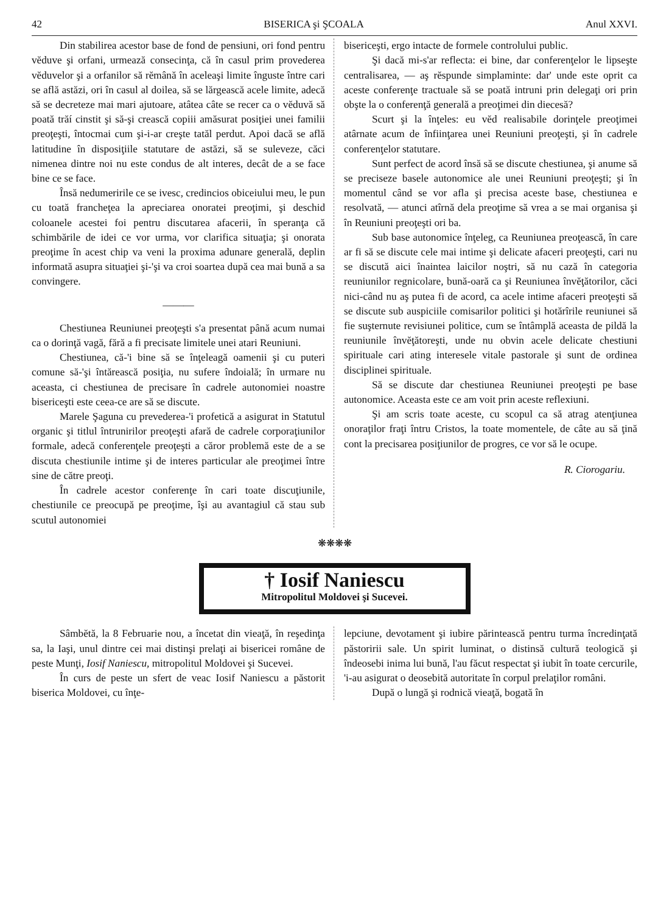42 BISERICA şi ŞCOALA Anul XXVI.
Din stabilirea acestor base de fond de pensiuni, ori fond pentru vĕduve şi orfani, urmează consecinţa, că în casul prim provederea vĕduvelor şi a orfanilor să rĕmână în aceleaşi limite înguste între cari se află astăzi, ori în casul al doilea, să se lărgească acele limite, adecă să se decreteze mai mari ajutoare, atâtea câte se recer ca o vĕduvă să poată trăí cinstit şi să-şi crească copiii amăsurat posiţiei unei familii preoţeşti, întocmai cum şi-i-ar creşte tatăl perdut. Apoi dacă se află latitudine în disposiţiile statutare de astăzi, să se suleveze, căci nimenea dintre noi nu este condus de alt interes, decât de a se face bine ce se face.
Însă nedumeririle ce se ivesc, credincios obiceiului meu, le pun cu toată francheţea la apreciarea onoratei preoţimi, şi deschid coloanele acestei foi pentru discutarea afacerii, în speranţa că schimbările de idei ce vor urma, vor clarifica situaţia; şi onorata preoţime în acest chip va veni la proxima adunare generală, deplin informată asupra situaţiei şi-'şi va croi soartea după cea mai bună a sa convingere.
———
Chestiunea Reuniunei preoţeşti s'a presentat până acum numai ca o dorinţă vagă, fără a fi precisate limitele unei atari Reuniuni.
Chestiunea, că-'i bine să se înţeleagă oamenii şi cu puteri comune să-'şi întărească posiţia, nu sufere îndoială; în urmare nu aceasta, ci chestiunea de precisare în cadrele autonomiei noastre bisericeşti este ceea-ce are să se discute.
Marele Şaguna cu prevederea-'i profetică a asigurat in Statutul organic şi titlul întrunirilor preoţeşti afară de cadrele corporaţiunilor formale, adecă conferenţele preoţeşti a căror problemă este de a se discuta chestiunile intime şi de interes particular ale preoţimei între sine de către preoţi.
În cadrele acestor conferenţe în cari toate discuţiunile, chestiunile ce preocupă pe preoţime, îşi au avantagiul că stau sub scutul autonomiei
bisericeşti, ergo intacte de formele controlului public.
Şi dacă mi-s'ar reflecta: ei bine, dar conferenţelor le lipseşte centralisarea, — aş rĕspunde simplaminte: dar' unde este oprit ca aceste conferenţe tractuale să se poată intruni prin delegaţi ori prin obşte la o conferenţă generală a preoţimei din diecesă?
Scurt şi la înţeles: eu vĕd realisabile dorinţele preoţimei atârnate acum de înfiinţarea unei Reuniuni preoţeşti, şi în cadrele conferenţelor statutare.
Sunt perfect de acord însă să se discute chestiunea, şi anume să se preciseze basele autonomice ale unei Reuniuni preoţeşti; şi în momentul când se vor afla şi precisa aceste base, chestiunea e resolvată, — atunci atîrnă dela preoţime să vrea a se mai organisa şi în Reuniuni preoţeşti ori ba.
Sub base autonomice înţeleg, ca Reuniunea preoţească, în care ar fi să se discute cele mai intime şi delicate afaceri preoţeşti, cari nu se discută aici înaintea laicilor noştri, să nu cază în categoria reuniunilor regnicolare, bună-oară ca şi Reuniunea învĕţătorilor, căci nici-când nu aş putea fi de acord, ca acele intime afaceri preoţeşti să se discute sub auspiciile comisarilor politici şi hotărîrile reuniunei să fie suşternute revisiunei politice, cum se întâmplă aceasta de pildă la reuniunile învĕţătoreşti, unde nu obvin acele delicate chestiuni spirituale cari ating interesele vitale pastorale şi sunt de ordinea disciplinei spirituale.
Să se discute dar chestiunea Reuniunei preoţeşti pe base autonomice. Aceasta este ce am voit prin aceste reflexiuni.
Şi am scris toate aceste, cu scopul ca să atrag atenţiunea onoraţilor fraţi întru Cristos, la toate momentele, de câte au să ţină cont la precisarea posiţiunilor de progres, ce vor să le ocupe.
R. Ciorogariu.
❋❋❋❋
† Iosif Naniescu
Mitropolitul Moldovei şi Sucevei.
Sâmbĕtă, la 8 Februarie nou, a încetat din vieaţă, în reşedinţa sa, la Iaşi, unul dintre cei mai distinşi prelaţi ai bisericei române de peste Munţi, Iosif Naniescu, mitropolitul Moldovei şi Sucevei.
În curs de peste un sfert de veac Iosif Naniescu a păstorit biserica Moldovei, cu înţe-
lepciune, devotament şi iubire părintească pentru turma încredinţată păstoririi sale. Un spirit luminat, o distinsă cultură teologică şi îndeosebi inima lui bună, l'au făcut respectat şi iubit în toate cercurile, 'i-au asigurat o deosebită autoritate în corpul prelaţilor români.
După o lungă şi rodnică vieaţă, bogată în